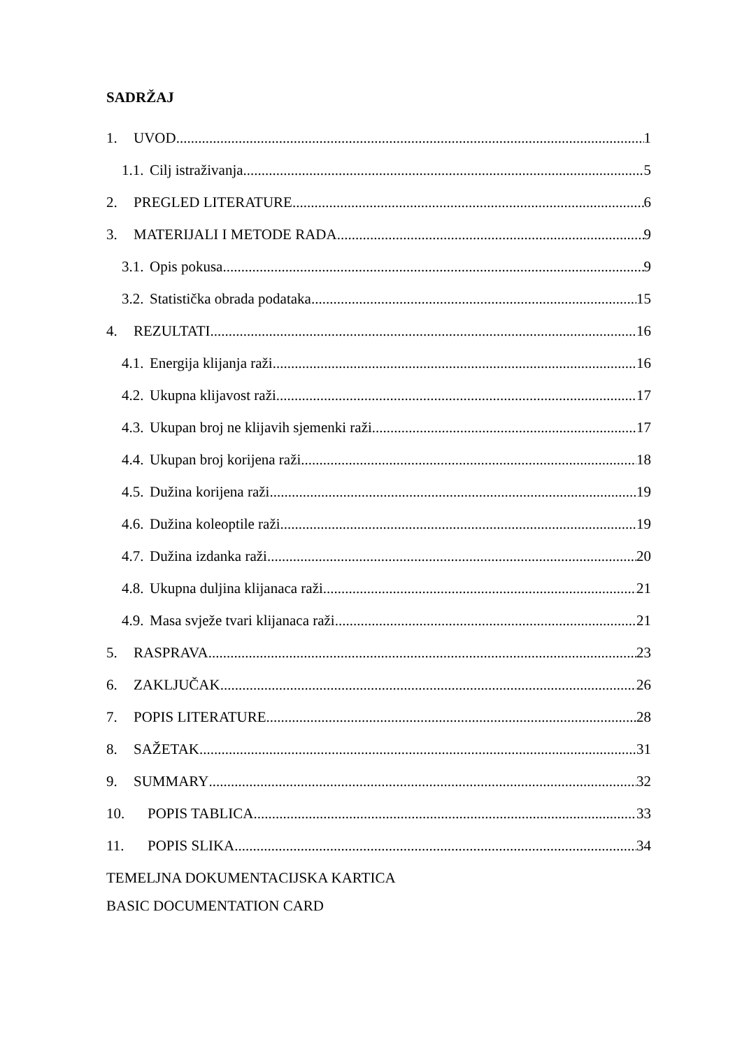SADRŽAJ
1. UVOD 1
1.1. Cilj istraživanja 5
2. PREGLED LITERATURE 6
3. MATERIJALI I METODE RADA 9
3.1. Opis pokusa 9
3.2. Statistička obrada podataka 15
4. REZULTATI 16
4.1. Energija klijanja raži 16
4.2. Ukupna klijavost raži 17
4.3. Ukupan broj ne klijavih sjemenki raži 17
4.4. Ukupan broj korijena raži 18
4.5. Dužina korijena raži 19
4.6. Dužina koleoptile raži 19
4.7. Dužina izdanka raži 20
4.8. Ukupna duljina klijanaca raži 21
4.9. Masa svježe tvari klijanaca raži 21
5. RASPRAVA 23
6. ZAKLJUČAK 26
7. POPIS LITERATURE 28
8. SAŽETAK 31
9. SUMMARY 32
10. POPIS TABLICA 33
11. POPIS SLIKA 34
TEMELJNA DOKUMENTACIJSKA KARTICA
BASIC DOCUMENTATION CARD